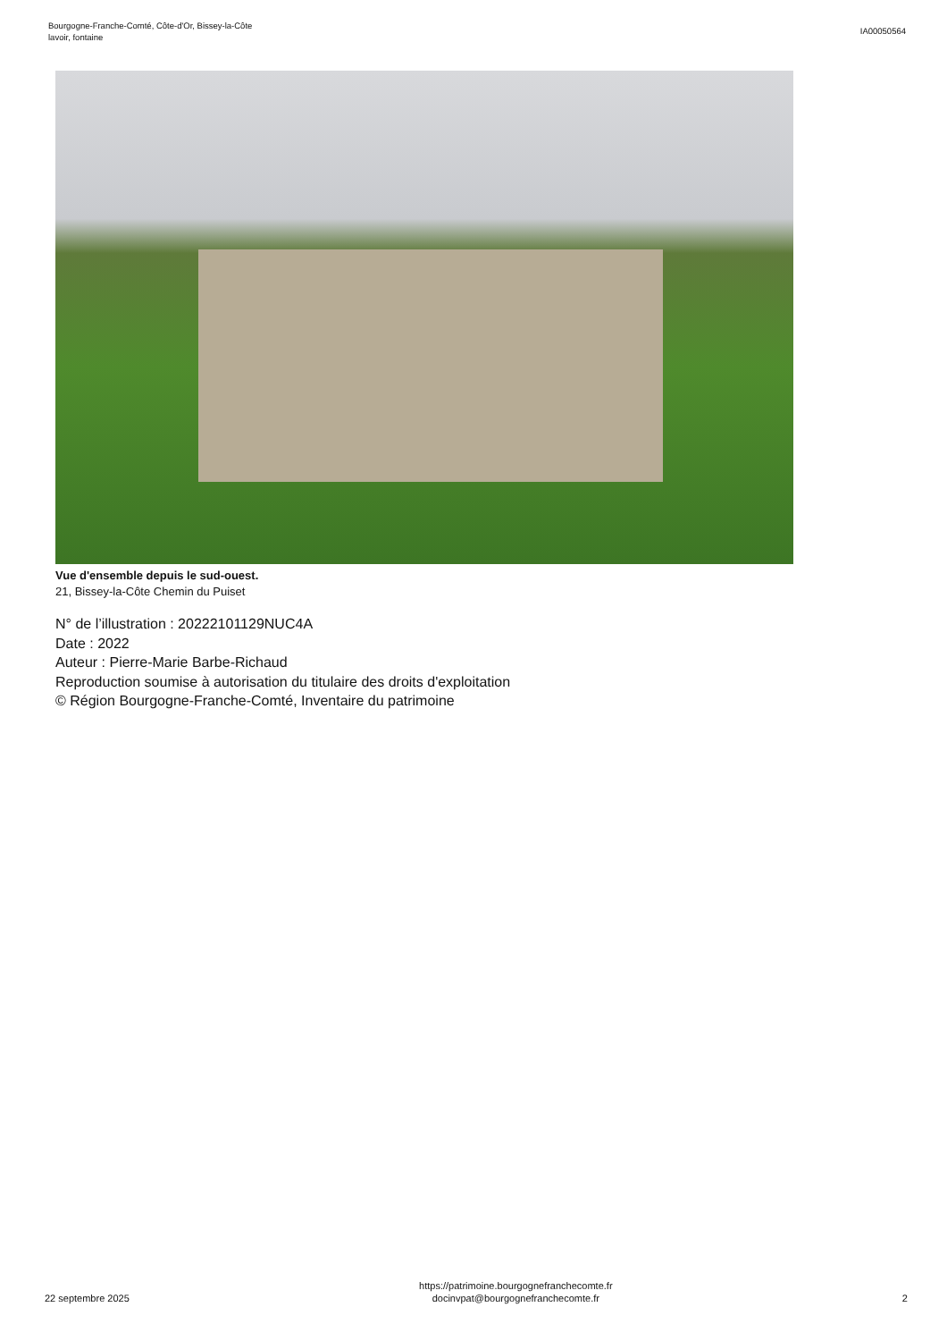Bourgogne-Franche-Comté, Côte-d'Or, Bissey-la-Côte
lavoir, fontaine
IA00050564
Vue d'ensemble depuis le sud-ouest.
21, Bissey-la-Côte Chemin du Puiset
N° de l’illustration : 20222101129NUC4A
Date : 2022
Auteur : Pierre-Marie Barbe-Richaud
Reproduction soumise à autorisation du titulaire des droits d'exploitation
© Région Bourgogne-Franche-Comté, Inventaire du patrimoine
22 septembre 2025
https://patrimoine.bourgognefranchecomte.fr
docinvpat@bourgognefranchecomte.fr
2